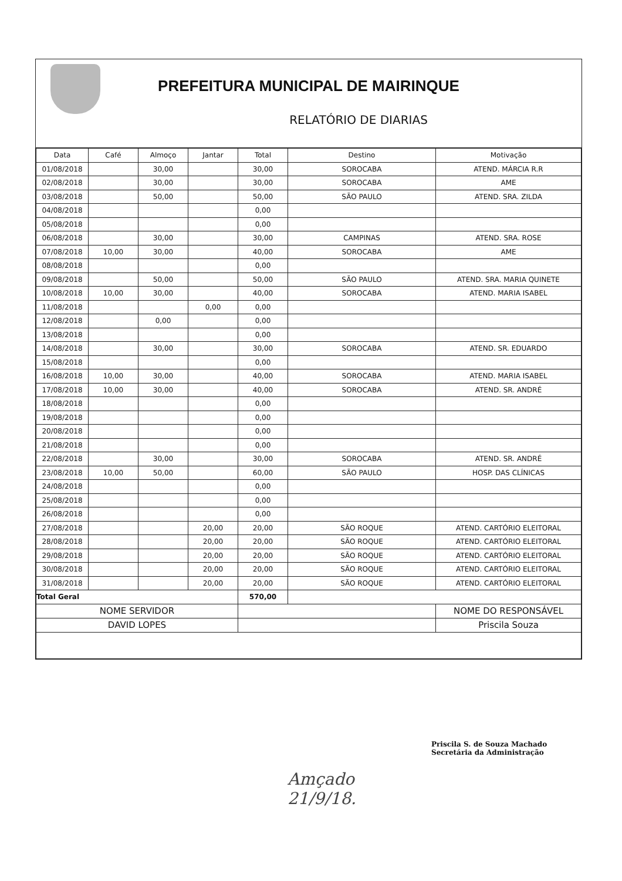PREFEITURA MUNICIPAL DE MAIRINQUE
RELATÓRIO DE DIARIAS
| Data | Café | Almoço | Jantar | Total | Destino | Motivação |
| --- | --- | --- | --- | --- | --- | --- |
| 01/08/2018 | | 30,00 | | 30,00 | SOROCABA | ATEND. MÁRCIA R.R |
| 02/08/2018 | | 30,00 | | 30,00 | SOROCABA | AME |
| 03/08/2018 | | 50,00 | | 50,00 | SÃO PAULO | ATEND. SRA. ZILDA |
| 04/08/2018 | | | | 0,00 | | |
| 05/08/2018 | | | | 0,00 | | |
| 06/08/2018 | | 30,00 | | 30,00 | CAMPINAS | ATEND. SRA. ROSE |
| 07/08/2018 | 10,00 | 30,00 | | 40,00 | SOROCABA | AME |
| 08/08/2018 | | | | 0,00 | | |
| 09/08/2018 | | 50,00 | | 50,00 | SÃO PAULO | ATEND. SRA. MARIA QUINETE |
| 10/08/2018 | 10,00 | 30,00 | | 40,00 | SOROCABA | ATEND. MARIA ISABEL |
| 11/08/2018 | | | 0,00 | 0,00 | | |
| 12/08/2018 | | 0,00 | | 0,00 | | |
| 13/08/2018 | | | | 0,00 | | |
| 14/08/2018 | | 30,00 | | 30,00 | SOROCABA | ATEND. SR. EDUARDO |
| 15/08/2018 | | | | 0,00 | | |
| 16/08/2018 | 10,00 | 30,00 | | 40,00 | SOROCABA | ATEND. MARIA ISABEL |
| 17/08/2018 | 10,00 | 30,00 | | 40,00 | SOROCABA | ATEND. SR. ANDRÉ |
| 18/08/2018 | | | | 0,00 | | |
| 19/08/2018 | | | | 0,00 | | |
| 20/08/2018 | | | | 0,00 | | |
| 21/08/2018 | | | | 0,00 | | |
| 22/08/2018 | | 30,00 | | 30,00 | SOROCABA | ATEND. SR. ANDRÉ |
| 23/08/2018 | 10,00 | 50,00 | | 60,00 | SÃO PAULO | HOSP. DAS CLÍNICAS |
| 24/08/2018 | | | | 0,00 | | |
| 25/08/2018 | | | | 0,00 | | |
| 26/08/2018 | | | | 0,00 | | |
| 27/08/2018 | | | 20,00 | 20,00 | SÃO ROQUE | ATEND. CARTÓRIO ELEITORAL |
| 28/08/2018 | | | 20,00 | 20,00 | SÃO ROQUE | ATEND. CARTÓRIO ELEITORAL |
| 29/08/2018 | | | 20,00 | 20,00 | SÃO ROQUE | ATEND. CARTÓRIO ELEITORAL |
| 30/08/2018 | | | 20,00 | 20,00 | SÃO ROQUE | ATEND. CARTÓRIO ELEITORAL |
| 31/08/2018 | | | 20,00 | 20,00 | SÃO ROQUE | ATEND. CARTÓRIO ELEITORAL |
| Total Geral | | | | 570,00 | | |
| NOME SERVIDOR | | | | | | NOME DO RESPONSÁVEL |
| DAVID LOPES | | | | | | Priscila Souza |
Priscila S. de Souza Machado
Secretária da Administração
Amçado
21/9/18.